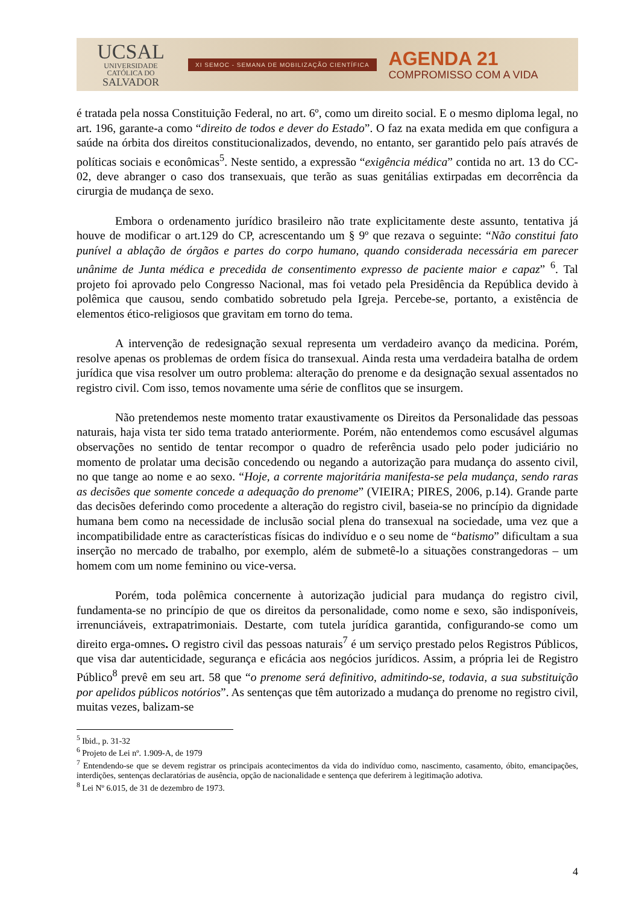UCSAL
UNIVERSIDADE
CATÓLICA DO
SALVADOR
XI SEMOC - SEMANA DE MOBILIZAÇÃO CIENTÍFICA
AGENDA 21
COMPROMISSO COM A VIDA
é tratada pela nossa Constituição Federal, no art. 6º, como um direito social. E o mesmo diploma legal, no art. 196, garante-a como “direito de todos e dever do Estado”. O faz na exata medida em que configura a saúde na órbita dos direitos constitucionalizados, devendo, no entanto, ser garantido pelo país através de políticas sociais e econômicas<sup>5</sup>. Neste sentido, a expressão “exigência médica” contida no art. 13 do CC-02, deve abranger o caso dos transexuais, que terão as suas genitálias extirpadas em decorrência da cirurgia de mudança de sexo.
Embora o ordenamento jurídico brasileiro não trate explicitamente deste assunto, tentativa já houve de modificar o art.129 do CP, acrescentando um § 9º que rezava o seguinte: “Não constitui fato punível a ablação de órgãos e partes do corpo humano, quando considerada necessária em parecer unânime de Junta médica e precedida de consentimento expresso de paciente maior e capaz” <sup>6</sup>. Tal projeto foi aprovado pelo Congresso Nacional, mas foi vetado pela Presidência da República devido à polêmica que causou, sendo combatido sobretudo pela Igreja. Percebe-se, portanto, a existência de elementos ético-religiosos que gravitam em torno do tema.
A intervenção de redesignação sexual representa um verdadeiro avanço da medicina. Porém, resolve apenas os problemas de ordem física do transexual. Ainda resta uma verdadeira batalha de ordem jurídica que visa resolver um outro problema: alteração do prenome e da designação sexual assentados no registro civil. Com isso, temos novamente uma série de conflitos que se insurgem.
Não pretendemos neste momento tratar exaustivamente os Direitos da Personalidade das pessoas naturais, haja vista ter sido tema tratado anteriormente. Porém, não entendemos como escusável algumas observações no sentido de tentar recompor o quadro de referência usado pelo poder judiciário no momento de prolatar uma decisão concedendo ou negando a autorização para mudança do assento civil, no que tange ao nome e ao sexo. “Hoje, a corrente majoritária manifesta-se pela mudança, sendo raras as decisões que somente concede a adequação do prenome” (VIEIRA; PIRES, 2006, p.14). Grande parte das decisões deferindo como procedente a alteração do registro civil, baseia-se no princípio da dignidade humana bem como na necessidade de inclusão social plena do transexual na sociedade, uma vez que a incompatibilidade entre as características físicas do indivíduo e o seu nome de “batismo” dificultam a sua inserção no mercado de trabalho, por exemplo, além de submetê-lo a situações constrangedoras – um homem com um nome feminino ou vice-versa.
Porém, toda polêmica concernente à autorização judicial para mudança do registro civil, fundamenta-se no princípio de que os direitos da personalidade, como nome e sexo, são indisponíveis, irrenunciáveis, extrapatrimoniais. Destarte, com tutela jurídica garantida, configurando-se como um direito erga-omnes. O registro civil das pessoas naturais<sup>7</sup> é um serviço prestado pelos Registros Públicos, que visa dar autenticidade, segurança e eficácia aos negócios jurídicos. Assim, a própria lei de Registro Público<sup>8</sup> prevê em seu art. 58 que “o prenome será definitivo, admitindo-se, todavia, a sua substituição por apelidos públicos notórios”. As sentenças que têm autorizado a mudança do prenome no registro civil, muitas vezes, balizam-se
<sup>5</sup> Ibid., p. 31-32
<sup>6</sup> Projeto de Lei nº. 1.909-A, de 1979
<sup>7</sup> Entendendo-se que se devem registrar os principais acontecimentos da vida do indivíduo como, nascimento, casamento, óbito, emancipações, interdições, sentenças declaratórias de ausência, opção de nacionalidade e sentença que deferirem à legitimação adotiva.
<sup>8</sup> Lei Nº 6.015, de 31 de dezembro de 1973.
4